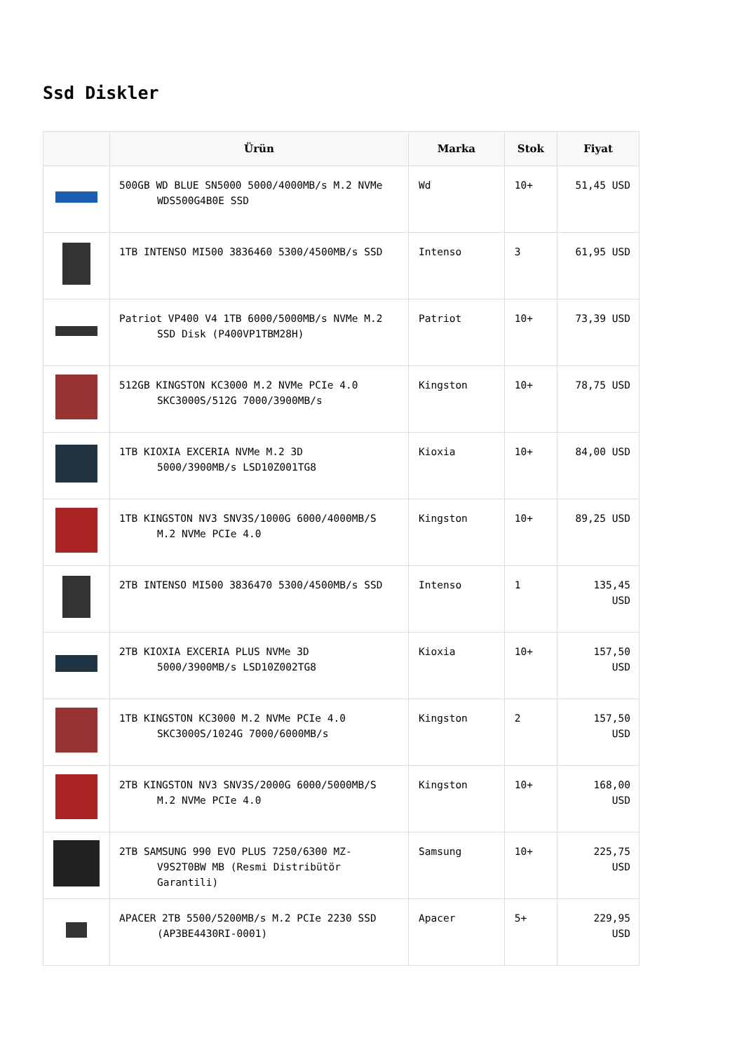Ssd Diskler
| | Ürün | Marka | Stok | Fiyat |
| --- | --- | --- | --- | --- |
| | 500GB WD BLUE SN5000 5000/4000MB/s M.2 NVMe WDS500G4B0E SSD | Wd | 10+ | 51,45 USD |
| | 1TB INTENSO MI500 3836460 5300/4500MB/s SSD | Intenso | 3 | 61,95 USD |
| | Patriot VP400 V4 1TB 6000/5000MB/s NVMe M.2 SSD Disk (P400VP1TBM28H) | Patriot | 10+ | 73,39 USD |
| | 512GB KINGSTON KC3000 M.2 NVMe PCIe 4.0 SKC3000S/512G 7000/3900MB/s | Kingston | 10+ | 78,75 USD |
| | 1TB KIOXIA EXCERIA NVMe M.2 3D 5000/3900MB/s LSD10Z001TG8 | Kioxia | 10+ | 84,00 USD |
| | 1TB KINGSTON NV3 SNV3S/1000G 6000/4000MB/S M.2 NVMe PCIe 4.0 | Kingston | 10+ | 89,25 USD |
| | 2TB INTENSO MI500 3836470 5300/4500MB/s SSD | Intenso | 1 | 135,45 USD |
| | 2TB KIOXIA EXCERIA PLUS NVMe 3D 5000/3900MB/s LSD10Z002TG8 | Kioxia | 10+ | 157,50 USD |
| | 1TB KINGSTON KC3000 M.2 NVMe PCIe 4.0 SKC3000S/1024G 7000/6000MB/s | Kingston | 2 | 157,50 USD |
| | 2TB KINGSTON NV3 SNV3S/2000G 6000/5000MB/S M.2 NVMe PCIe 4.0 | Kingston | 10+ | 168,00 USD |
| | 2TB SAMSUNG 990 EVO PLUS 7250/6300 MZ- V9S2T0BW MB (Resmi Distribütör Garantili) | Samsung | 10+ | 225,75 USD |
| | APACER 2TB 5500/5200MB/s M.2 PCIe 2230 SSD (AP3BE4430RI-0001) | Apacer | 5+ | 229,95 USD |